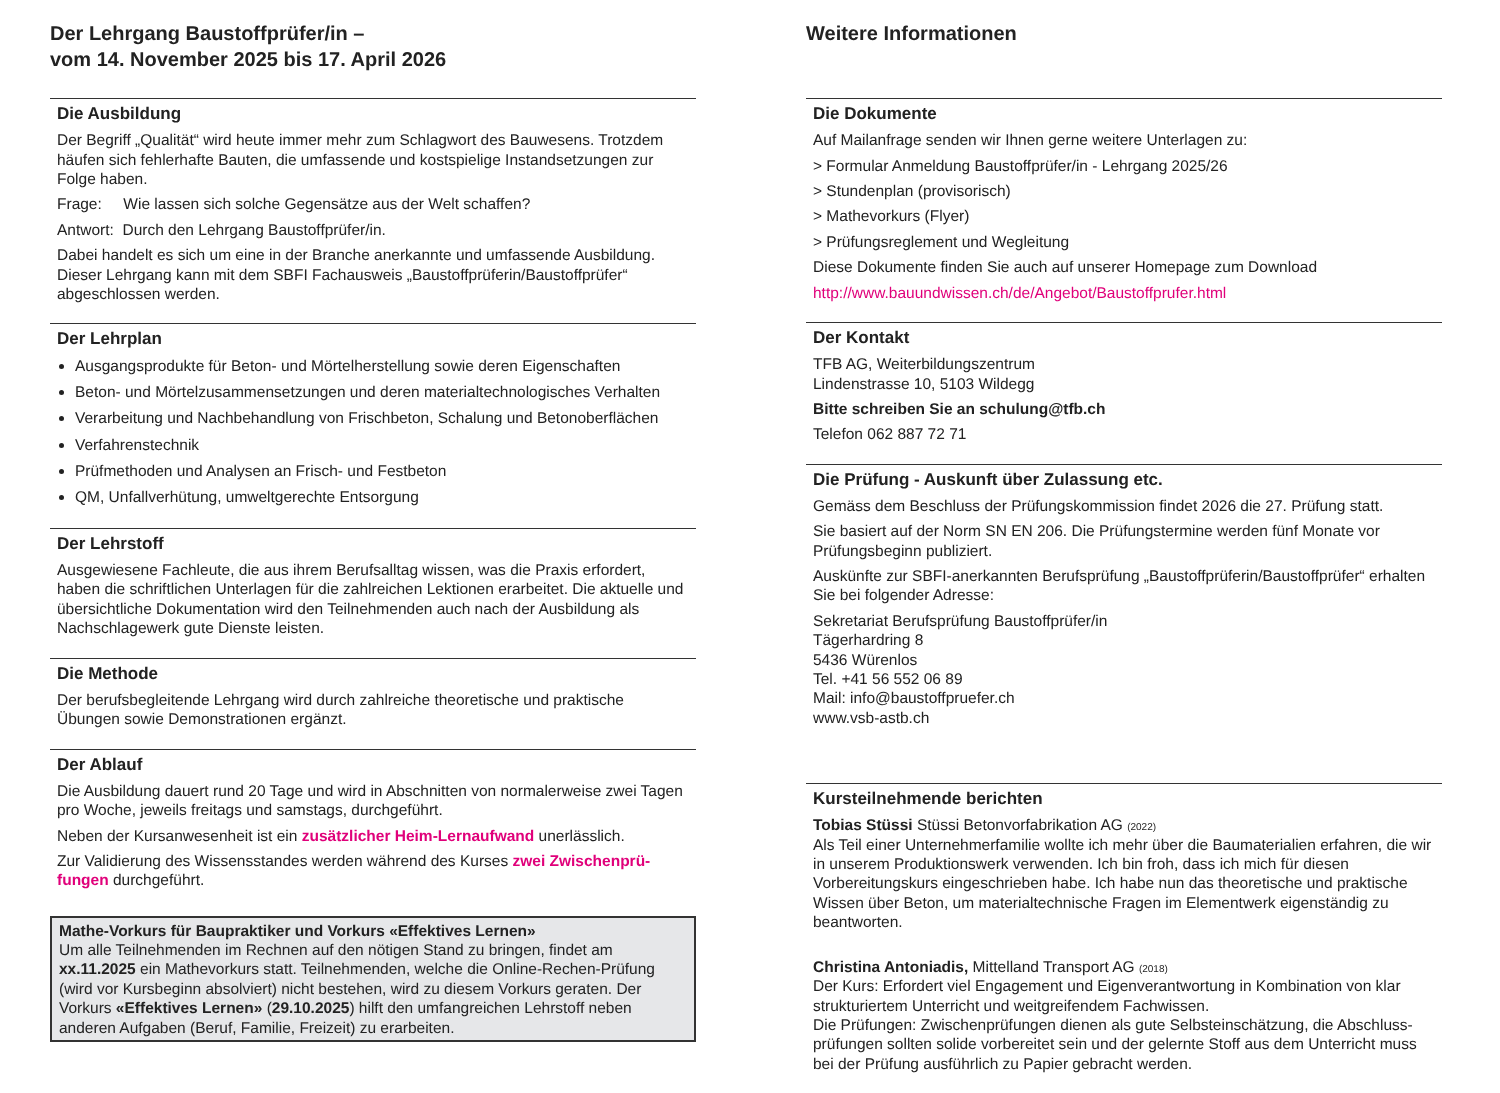Der Lehrgang Baustoffprüfer/in –
vom 14. November 2025 bis 17. April 2026
Die Ausbildung
Der Begriff „Qualität“ wird heute immer mehr zum Schlagwort des Bauwesens. Trotzdem häufen sich fehlerhafte Bauten, die umfassende und kostspielige Instandsetzungen zur Folge haben.
Frage: Wie lassen sich solche Gegensätze aus der Welt schaffen?
Antwort: Durch den Lehrgang Baustoffprüfer/in.
Dabei handelt es sich um eine in der Branche anerkannte und umfassende Ausbildung. Dieser Lehrgang kann mit dem SBFI Fachausweis „Baustoffprüferin/Baustoffprüfer“ abgeschlossen werden.
Der Lehrplan
Ausgangsprodukte für Beton- und Mörtelherstellung sowie deren Eigenschaften
Beton- und Mörtelzusammensetzungen und deren materialtechnologisches Verhalten
Verarbeitung und Nachbehandlung von Frischbeton, Schalung und Betonoberflächen
Verfahrenstechnik
Prüfmethoden und Analysen an Frisch- und Festbeton
QM, Unfallverhütung, umweltgerechte Entsorgung
Der Lehrstoff
Ausgewiesene Fachleute, die aus ihrem Berufsalltag wissen, was die Praxis erfordert, haben die schriftlichen Unterlagen für die zahlreichen Lektionen erarbeitet. Die aktuelle und übersichtliche Dokumentation wird den Teilnehmenden auch nach der Ausbildung als Nachschlagewerk gute Dienste leisten.
Die Methode
Der berufsbegleitende Lehrgang wird durch zahlreiche theoretische und praktische Übungen sowie Demonstrationen ergänzt.
Der Ablauf
Die Ausbildung dauert rund 20 Tage und wird in Abschnitten von normalerweise zwei Tagen pro Woche, jeweils freitags und samstags, durchgeführt.
Neben der Kursanwesenheit ist ein zusätzlicher Heim-Lernaufwand unerlässlich.
Zur Validierung des Wissensstandes werden während des Kurses zwei Zwischenprü-fungen durchgeführt.
Mathe-Vorkurs für Baupraktiker und Vorkurs «Effektives Lernen»
Um alle Teilnehmenden im Rechnen auf den nötigen Stand zu bringen, findet am xx.11.2025 ein Mathevorkurs statt. Teilnehmenden, welche die Online-Rechen-Prüfung (wird vor Kursbeginn absolviert) nicht bestehen, wird zu diesem Vorkurs geraten. Der Vorkurs «Effektives Lernen» (29.10.2025) hilft den umfangreichen Lehrstoff neben anderen Aufgaben (Beruf, Familie, Freizeit) zu erarbeiten.
Weitere Informationen
Die Dokumente
Auf Mailanfrage senden wir Ihnen gerne weitere Unterlagen zu:
> Formular Anmeldung Baustoffprüfer/in - Lehrgang 2025/26
> Stundenplan (provisorisch)
> Mathevorkurs (Flyer)
> Prüfungsreglement und Wegleitung
Diese Dokumente finden Sie auch auf unserer Homepage zum Download
http://www.bauundwissen.ch/de/Angebot/Baustoffprufer.html
Der Kontakt
TFB AG, Weiterbildungszentrum
Lindenstrasse 10, 5103 Wildegg
Bitte schreiben Sie an schulung@tfb.ch
Telefon 062 887 72 71
Die Prüfung - Auskunft über Zulassung etc.
Gemäss dem Beschluss der Prüfungskommission findet 2026 die 27. Prüfung statt.
Sie basiert auf der Norm SN EN 206. Die Prüfungstermine werden fünf Monate vor Prüfungsbeginn publiziert.
Auskünfte zur SBFI-anerkannten Berufsprüfung „Baustoffprüferin/Baustoffprüfer“ erhalten Sie bei folgender Adresse:
Sekretariat Berufsprüfung Baustoffprüfer/in
Tägerhardring 8
5436 Würenlos
Tel. +41 56 552 06 89
Mail: info@baustoffpruefer.ch
www.vsb-astb.ch
Kursteilnehmende berichten
Tobias Stüssi Stüssi Betonvorfabrikation AG (2022)
Als Teil einer Unternehmerfamilie wollte ich mehr über die Baumaterialien erfahren, die wir in unserem Produktionswerk verwenden. Ich bin froh, dass ich mich für diesen Vorbereitungskurs eingeschrieben habe. Ich habe nun das theoretische und praktische Wissen über Beton, um materialtechnische Fragen im Elementwerk eigenständig zu beantworten.
Christina Antoniadis, Mittelland Transport AG (2018)
Der Kurs: Erfordert viel Engagement und Eigenverantwortung in Kombination von klar strukturiertem Unterricht und weitgreifendem Fachwissen.
Die Prüfungen: Zwischenprüfungen dienen als gute Selbsteinschätzung, die Abschluss-prüfungen sollten solide vorbereitet sein und der gelernte Stoff aus dem Unterricht muss bei der Prüfung ausführlich zu Papier gebracht werden.